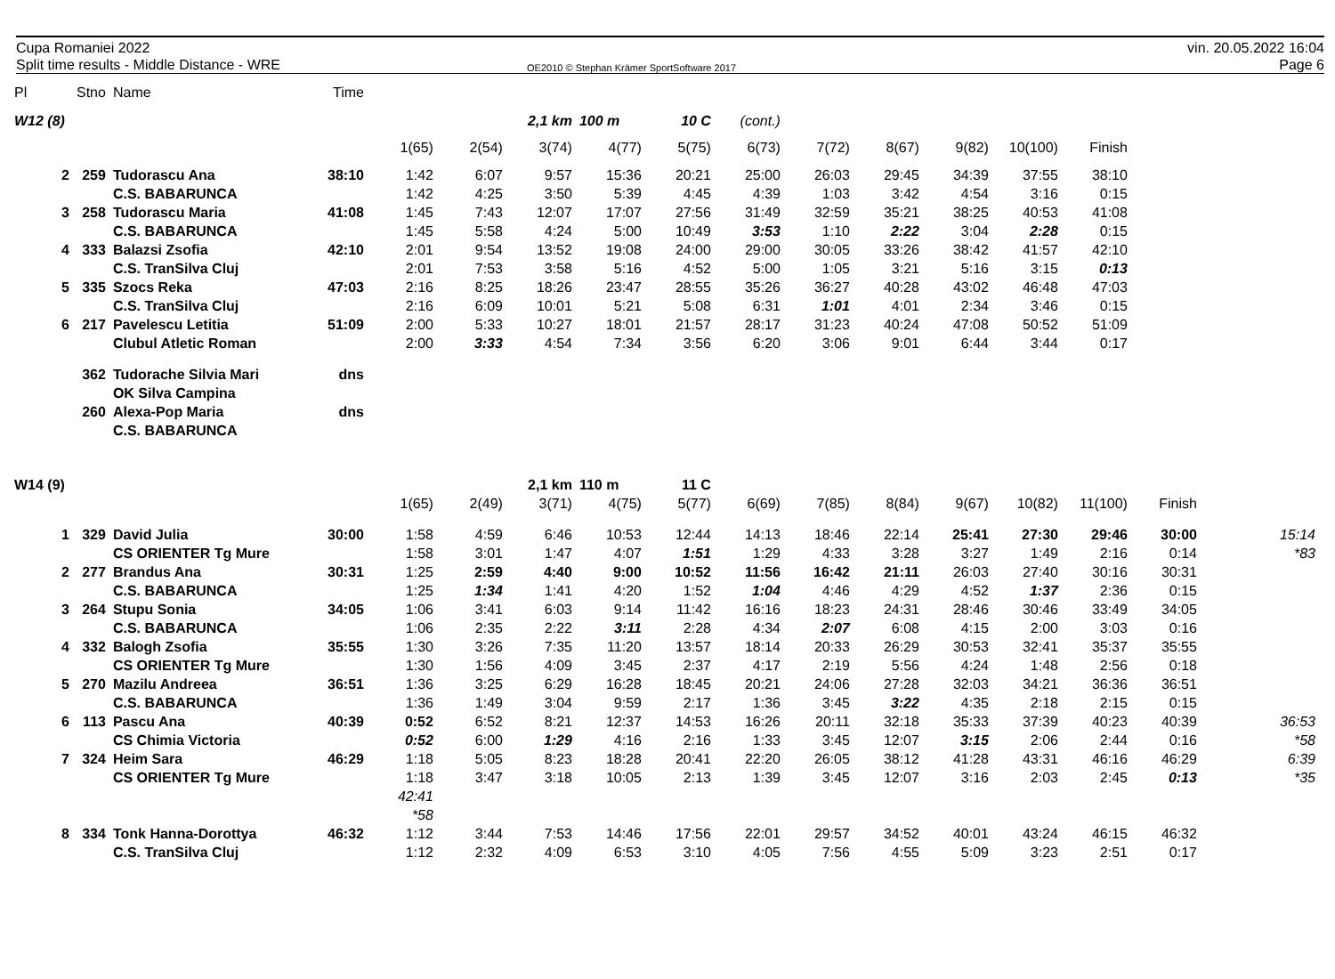Cupa Romaniei 2022
Split time results - Middle Distance - WRE
OE2010 © Stephan Krämer SportSoftware 2017
vin. 20.05.2022 16:04
Page 6
| Pl | Stno | Name | Time | | | | | | | | | | | | | |
| W12 (8) | | | | | | 2,1 km | 100 m | 10 C | (cont.) | | | | | | | |
| | | | | 1(65) | 2(54) | 3(74) | 4(77) | 5(75) | 6(73) | 7(72) | 8(67) | 9(82) | 10(100) | Finish | | |
| 2 | 259 | Tudorascu Ana | 38:10 | 1:42 | 6:07 | 9:57 | 15:36 | 20:21 | 25:00 | 26:03 | 29:45 | 34:39 | 37:55 | 38:10 | | |
| | | C.S. BABARUNCA | | 1:42 | 4:25 | 3:50 | 5:39 | 4:45 | 4:39 | 1:03 | 3:42 | 4:54 | 3:16 | 0:15 | | |
| 3 | 258 | Tudorascu Maria | 41:08 | 1:45 | 7:43 | 12:07 | 17:07 | 27:56 | 31:49 | 32:59 | 35:21 | 38:25 | 40:53 | 41:08 | | |
| | | C.S. BABARUNCA | | 1:45 | 5:58 | 4:24 | 5:00 | 10:49 | 3:53 | 1:10 | 2:22 | 3:04 | 2:28 | 0:15 | | |
| 4 | 333 | Balazsi Zsofia | 42:10 | 2:01 | 9:54 | 13:52 | 19:08 | 24:00 | 29:00 | 30:05 | 33:26 | 38:42 | 41:57 | 42:10 | | |
| | | C.S. TranSilva Cluj | | 2:01 | 7:53 | 3:58 | 5:16 | 4:52 | 5:00 | 1:05 | 3:21 | 5:16 | 3:15 | 0:13 | | |
| 5 | 335 | Szocs Reka | 47:03 | 2:16 | 8:25 | 18:26 | 23:47 | 28:55 | 35:26 | 36:27 | 40:28 | 43:02 | 46:48 | 47:03 | | |
| | | C.S. TranSilva Cluj | | 2:16 | 6:09 | 10:01 | 5:21 | 5:08 | 6:31 | 1:01 | 4:01 | 2:34 | 3:46 | 0:15 | | |
| 6 | 217 | Pavelescu Letitia | 51:09 | 2:00 | 5:33 | 10:27 | 18:01 | 21:57 | 28:17 | 31:23 | 40:24 | 47:08 | 50:52 | 51:09 | | |
| | | Clubul Atletic Roman | | 2:00 | 3:33 | 4:54 | 7:34 | 3:56 | 6:20 | 3:06 | 9:01 | 6:44 | 3:44 | 0:17 | | |
| | 362 | Tudorache Silvia Mari | dns | | | | | | | | | | | | | |
| | | OK Silva Campina | | | | | | | | | | | | | | |
| | 260 | Alexa-Pop Maria | dns | | | | | | | | | | | | | |
| | | C.S. BABARUNCA | | | | | | | | | | | | | | |
| W14 (9) | | | | | | 2,1 km | 110 m | 11 C | | | | | | | | |
| | | | | 1(65) | 2(49) | 3(71) | 4(75) | 5(77) | 6(69) | 7(85) | 8(84) | 9(67) | 10(82) | 11(100) | Finish | |
| 1 | 329 | David Julia | 30:00 | 1:58 | 4:59 | 6:46 | 10:53 | 12:44 | 14:13 | 18:46 | 22:14 | 25:41 | 27:30 | 29:46 | 30:00 | 15:14 |
| | | CS ORIENTER Tg Mure | | 1:58 | 3:01 | 1:47 | 4:07 | 1:51 | 1:29 | 4:33 | 3:28 | 3:27 | 1:49 | 2:16 | 0:14 | *83 |
| 2 | 277 | Brandus Ana | 30:31 | 1:25 | 2:59 | 4:40 | 9:00 | 10:52 | 11:56 | 16:42 | 21:11 | 26:03 | 27:40 | 30:16 | 30:31 | |
| | | C.S. BABARUNCA | | 1:25 | 1:34 | 1:41 | 4:20 | 1:52 | 1:04 | 4:46 | 4:29 | 4:52 | 1:37 | 2:36 | 0:15 | |
| 3 | 264 | Stupu Sonia | 34:05 | 1:06 | 3:41 | 6:03 | 9:14 | 11:42 | 16:16 | 18:23 | 24:31 | 28:46 | 30:46 | 33:49 | 34:05 | |
| | | C.S. BABARUNCA | | 1:06 | 2:35 | 2:22 | 3:11 | 2:28 | 4:34 | 2:07 | 6:08 | 4:15 | 2:00 | 3:03 | 0:16 | |
| 4 | 332 | Balogh Zsofia | 35:55 | 1:30 | 3:26 | 7:35 | 11:20 | 13:57 | 18:14 | 20:33 | 26:29 | 30:53 | 32:41 | 35:37 | 35:55 | |
| | | CS ORIENTER Tg Mure | | 1:30 | 1:56 | 4:09 | 3:45 | 2:37 | 4:17 | 2:19 | 5:56 | 4:24 | 1:48 | 2:56 | 0:18 | |
| 5 | 270 | Mazilu Andreea | 36:51 | 1:36 | 3:25 | 6:29 | 16:28 | 18:45 | 20:21 | 24:06 | 27:28 | 32:03 | 34:21 | 36:36 | 36:51 | |
| | | C.S. BABARUNCA | | 1:36 | 1:49 | 3:04 | 9:59 | 2:17 | 1:36 | 3:45 | 3:22 | 4:35 | 2:18 | 2:15 | 0:15 | |
| 6 | 113 | Pascu Ana | 40:39 | 0:52 | 6:52 | 8:21 | 12:37 | 14:53 | 16:26 | 20:11 | 32:18 | 35:33 | 37:39 | 40:23 | 40:39 | 36:53 |
| | | CS Chimia Victoria | | 0:52 | 6:00 | 1:29 | 4:16 | 2:16 | 1:33 | 3:45 | 12:07 | 3:15 | 2:06 | 2:44 | 0:16 | *58 |
| 7 | 324 | Heim Sara | 46:29 | 1:18 | 5:05 | 8:23 | 18:28 | 20:41 | 22:20 | 26:05 | 38:12 | 41:28 | 43:31 | 46:16 | 46:29 | 6:39 |
| | | CS ORIENTER Tg Mure | | 1:18 | 3:47 | 3:18 | 10:05 | 2:13 | 1:39 | 3:45 | 12:07 | 3:16 | 2:03 | 2:45 | 0:13 | *35 |
| | | | | 42:41 | | | | | | | | | | | | |
| | | | | *58 | | | | | | | | | | | | |
| 8 | 334 | Tonk Hanna-Dorottya | 46:32 | 1:12 | 3:44 | 7:53 | 14:46 | 17:56 | 22:01 | 29:57 | 34:52 | 40:01 | 43:24 | 46:15 | 46:32 | |
| | | C.S. TranSilva Cluj | | 1:12 | 2:32 | 4:09 | 6:53 | 3:10 | 4:05 | 7:56 | 4:55 | 5:09 | 3:23 | 2:51 | 0:17 | |